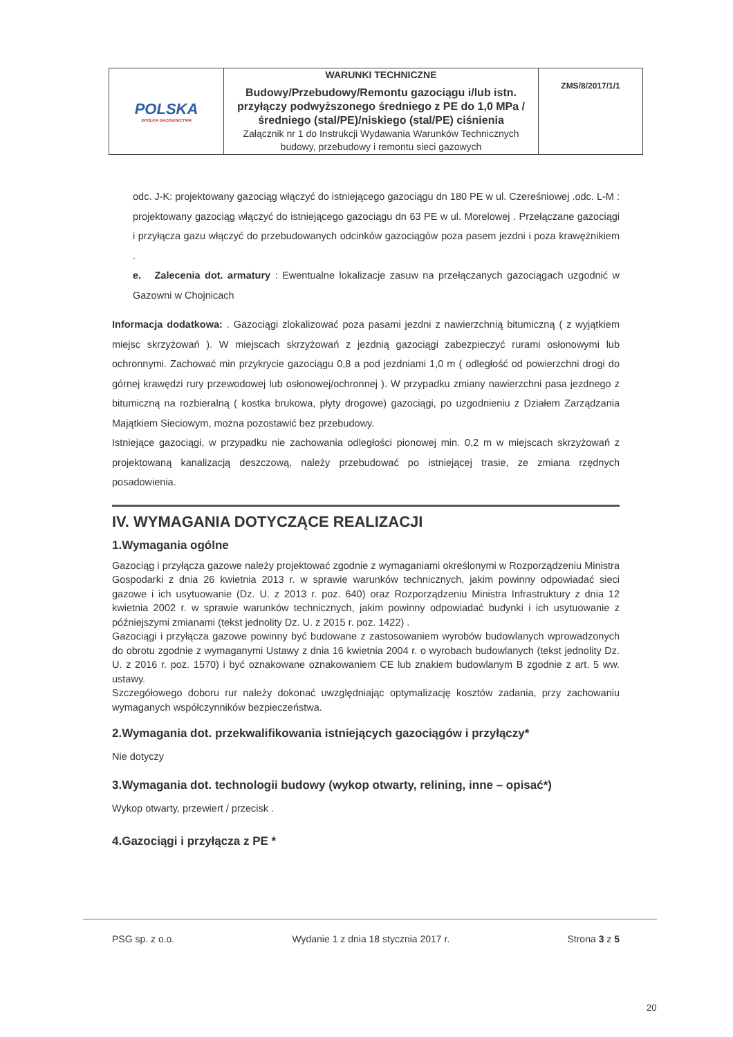| POLSKA SPÓŁKA GAZOWNICTWA | WARUNKI TECHNICZNE Budowy/Przebudowy/Remontu gazociągu i/lub istn. przyłączy podwyższonego średniego z PE do 1,0 MPa /średniego (stal/PE)/niskiego (stal/PE) ciśnienia Załącznik nr 1 do Instrukcji Wydawania Warunków Technicznych budowy, przebudowy i remontu sieci gazowych | ZMS/8/2017/1/1 |
odc. J-K: projektowany gazociąg włączyć do istniejącego gazociągu dn 180 PE w ul. Czereśniowej .odc. L-M : projektowany gazociąg włączyć do istniejącego gazociągu dn 63 PE w ul. Morelowej . Przełączane gazociągi i przyłącza gazu włączyć do przebudowanych odcinków gazociągów poza pasem jezdni i poza krawężnikiem .
e. Zalecenia dot. armatury : Ewentualne lokalizacje zasuw na przełączanych gazociągach uzgodnić w Gazowni w Chojnicach
Informacja dodatkowa: . Gazociągi zlokalizować poza pasami jezdni z nawierzchnią bitumiczną ( z wyjątkiem miejsc skrzyżowań ). W miejscach skrzyżowań z jezdnią gazociągi zabezpieczyć rurami osłonowymi lub ochronnymi. Zachować min przykrycie gazociągu 0,8 a pod jezdniami 1,0 m ( odległość od powierzchni drogi do górnej krawędzi rury przewodowej lub osłonowej/ochronnej ). W przypadku zmiany nawierzchni pasa jezdnego z bitumiczną na rozbieralną ( kostka brukowa, płyty drogowe) gazociągi, po uzgodnieniu z Działem Zarządzania Majątkiem Sieciowym, można pozostawić bez przebudowy.
Istniejące gazociągi, w przypadku nie zachowania odległości pionowej min. 0,2 m w miejscach skrzyżowań z projektowaną kanalizacją deszczową, należy przebudować po istniejącej trasie, ze zmiana rzędnych posadowienia.
IV. WYMAGANIA DOTYCZĄCE REALIZACJI
1.Wymagania ogólne
Gazociąg i przyłącza gazowe należy projektować zgodnie z wymaganiami określonymi w Rozporządzeniu Ministra Gospodarki z dnia 26 kwietnia 2013 r. w sprawie warunków technicznych, jakim powinny odpowiadać sieci gazowe i ich usytuowanie (Dz. U. z 2013 r. poz. 640) oraz Rozporządzeniu Ministra Infrastruktury z dnia 12 kwietnia 2002 r. w sprawie warunków technicznych, jakim powinny odpowiadać budynki i ich usytuowanie z późniejszymi zmianami (tekst jednolity Dz. U. z 2015 r. poz. 1422) .
Gazociągi i przyłącza gazowe powinny być budowane z zastosowaniem wyrobów budowlanych wprowadzonych do obrotu zgodnie z wymaganymi Ustawy z dnia 16 kwietnia 2004 r. o wyrobach budowlanych (tekst jednolity Dz. U. z 2016 r. poz. 1570) i być oznakowane oznakowaniem CE lub znakiem budowlanym B zgodnie z art. 5 ww. ustawy.
Szczegółowego doboru rur należy dokonać uwzględniając optymalizację kosztów zadania, przy zachowaniu wymaganych współczynników bezpieczeństwa.
2.Wymagania dot. przekwalifikowania istniejących gazociągów i przyłączy*
Nie dotyczy
3.Wymagania dot. technologii budowy (wykop otwarty, relining, inne – opisać*)
Wykop otwarty, przewiert / przecisk .
4.Gazociągi i przyłącza z PE *
PSG sp. z o.o. Wydanie 1 z dnia 18 stycznia 2017 r. Strona 3 z 5
20